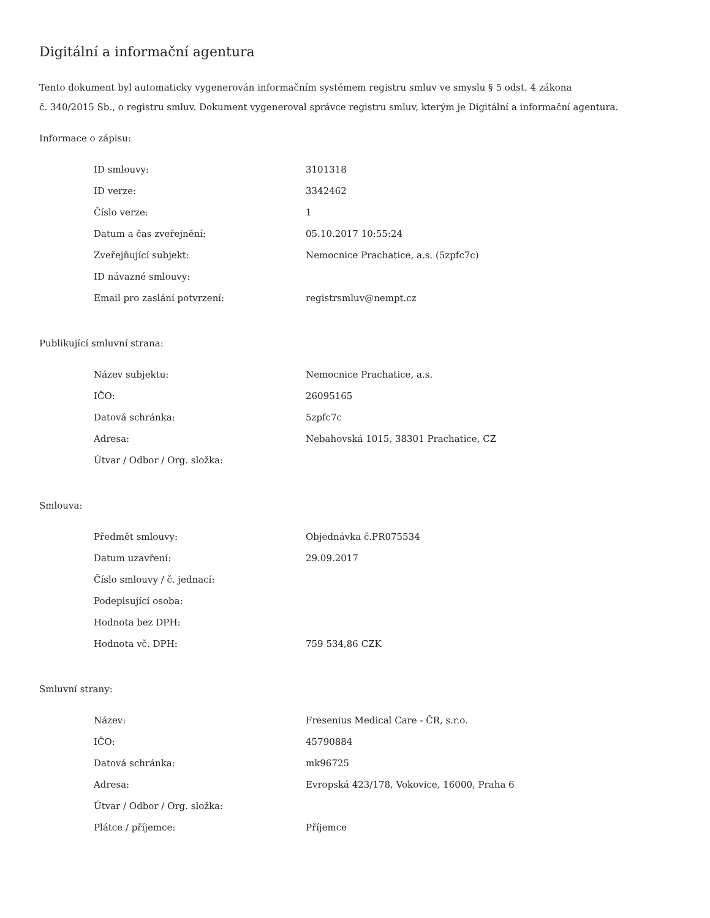Digitální a informační agentura
Tento dokument byl automaticky vygenerován informačním systémem registru smluv ve smyslu § 5 odst. 4 zákona
č. 340/2015 Sb., o registru smluv. Dokument vygeneroval správce registru smluv, kterým je Digitální a informační agentura.
Informace o zápisu:
| ID smlouvy: | 3101318 |
| ID verze: | 3342462 |
| Číslo verze: | 1 |
| Datum a čas zveřejnění: | 05.10.2017 10:55:24 |
| Zveřejňující subjekt: | Nemocnice Prachatice, a.s. (5zpfc7c) |
| ID návazné smlouvy: | |
| Email pro zaslání potvrzení: | registrsmluv@nempt.cz |
Publikující smluvní strana:
| Název subjektu: | Nemocnice Prachatice, a.s. |
| IČO: | 26095165 |
| Datová schránka: | 5zpfc7c |
| Adresa: | Nebahovská 1015, 38301 Prachatice, CZ |
| Útvar / Odbor / Org. složka: | |
Smlouva:
| Předmět smlouvy: | Objednávka č.PR075534 |
| Datum uzavření: | 29.09.2017 |
| Číslo smlouvy / č. jednací: | |
| Podepisující osoba: | |
| Hodnota bez DPH: | |
| Hodnota vč. DPH: | 759 534,86 CZK |
Smluvní strany:
| Název: | Fresenius Medical Care - ČR, s.r.o. |
| IČO: | 45790884 |
| Datová schránka: | mk96725 |
| Adresa: | Evropská 423/178, Vokovice, 16000, Praha 6 |
| Útvar / Odbor / Org. složka: | |
| Plátce / příjemce: | Příjemce |